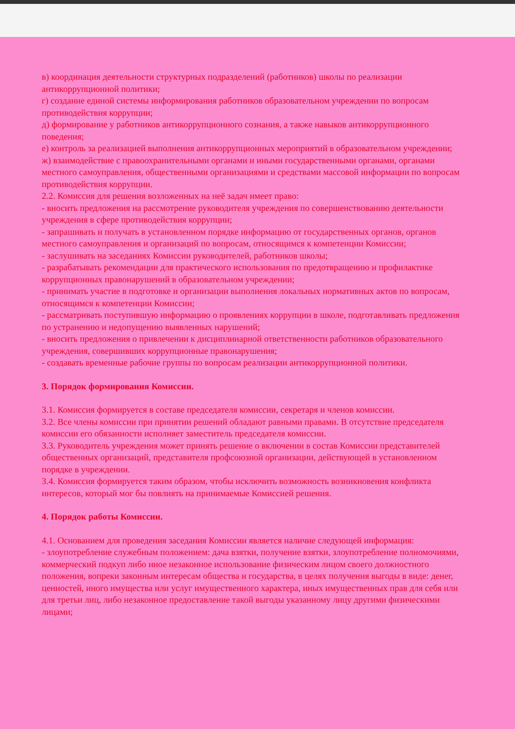в) координация деятельности структурных подразделений (работников) школы по реализации антикоррупционной политики;
г) создание единой системы информирования работников образовательном учреждении по вопросам противодействия коррупции;
д) формирование у работников антикоррупционного сознания, а также навыков антикоррупционного поведения;
е) контроль за реализацией выполнения антикоррупционных мероприятий в образовательном учреждении;
ж) взаимодействие с правоохранительными органами и иными государственными органами, органами местного самоуправления, общественными организациями и средствами массовой информации по вопросам противодействия коррупции.
2.2. Комиссия для решения возложенных на неё задач имеет право:
- вносить предложения на рассмотрение руководителя учреждения по совершенствованию деятельности учреждения в сфере противодействия коррупции;
- запрашивать и получать в установленном порядке информацию от государственных органов, органов местного самоуправления и организаций по вопросам, относящимся к компетенции Комиссии;
- заслушивать на заседаниях Комиссии руководителей, работников школы;
- разрабатывать рекомендации для практического использования по предотвращению и профилактике коррупционных правонарушений в образовательном учреждении;
- принимать участие в подготовке и организации выполнения локальных нормативных актов по вопросам, относящимся к компетенции Комиссии;
- рассматривать поступившую информацию о проявлениях коррупции в школе, подготавливать предложения по устранению и недопущению выявленных нарушений;
- вносить предложения о привлечении к дисциплинарной ответственности работников образовательного учреждения, совершивших коррупционные правонарушения;
- создавать временные рабочие группы по вопросам реализации антикоррупционной политики.
3. Порядок формирования Комиссии.
3.1. Комиссия формируется в составе председателя комиссии, секретаря и членов комиссии.
3.2. Все члены комиссии при принятии решений обладают равными правами. В отсутствие председателя комиссии его обязанности исполняет заместитель председателя комиссии.
3.3. Руководитель учреждения может принять решение о включении в состав Комиссии представителей общественных организаций, представителя профсоюзной организации, действующей в установленном порядке в учреждении.
3.4. Комиссия формируется таким образом, чтобы исключить возможность возникновения конфликта интересов, который мог бы повлиять на принимаемые Комиссией решения.
4. Порядок работы Комиссии.
4.1. Основанием для проведения заседания Комиссии является наличие следующей информация:
- злоупотребление служебным положением: дача взятки, получение взятки, злоупотребление полномочиями, коммерческий подкуп либо иное незаконное использование физическим лицом своего должностного положения, вопреки законным интересам общества и государства, в целях получения выгоды в виде: денег, ценностей, иного имущества или услуг имущественного характера, иных имущественных прав для себя или для третьи лиц, либо незаконное предоставление такой выгоды указанному лицу другими физическими лицами;